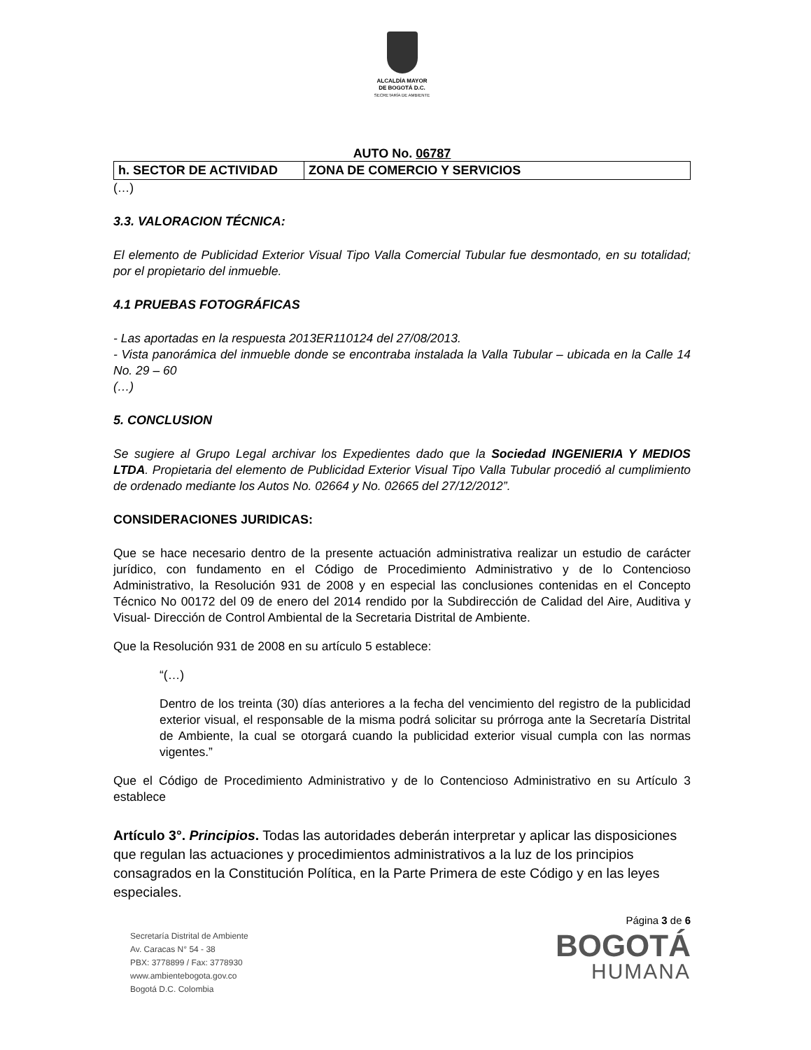ALCALDÍA MAYOR
DE BOGOTÁ D.C.
SECRETARÍA DE AMBIENTE
AUTO No. 06787
| h. SECTOR DE ACTIVIDAD | ZONA DE COMERCIO Y SERVICIOS |
(…)
3.3. VALORACION TÉCNICA:
El elemento de Publicidad Exterior Visual Tipo Valla Comercial Tubular fue desmontado, en su totalidad; por el propietario del inmueble.
4.1 PRUEBAS FOTOGRÁFICAS
- Las aportadas en la respuesta 2013ER110124 del 27/08/2013.
- Vista panorámica del inmueble donde se encontraba instalada la Valla Tubular – ubicada en la Calle 14 No. 29 – 60
(…)
5. CONCLUSION
Se sugiere al Grupo Legal archivar los Expedientes dado que la Sociedad INGENIERIA Y MEDIOS LTDA. Propietaria del elemento de Publicidad Exterior Visual Tipo Valla Tubular procedió al cumplimiento de ordenado mediante los Autos No. 02664 y No. 02665 del 27/12/2012”.
CONSIDERACIONES JURIDICAS:
Que se hace necesario dentro de la presente actuación administrativa realizar un estudio de carácter jurídico, con fundamento en el Código de Procedimiento Administrativo y de lo Contencioso Administrativo, la Resolución 931 de 2008 y en especial las conclusiones contenidas en el Concepto Técnico No 00172 del 09 de enero del 2014 rendido por la Subdirección de Calidad del Aire, Auditiva y Visual- Dirección de Control Ambiental de la Secretaria Distrital de Ambiente.
Que la Resolución 931 de 2008 en su artículo 5 establece:
“(…)
Dentro de los treinta (30) días anteriores a la fecha del vencimiento del registro de la publicidad exterior visual, el responsable de la misma podrá solicitar su prórroga ante la Secretaría Distrital de Ambiente, la cual se otorgará cuando la publicidad exterior visual cumpla con las normas vigentes.”
Que el Código de Procedimiento Administrativo y de lo Contencioso Administrativo en su Artículo 3 establece
Artículo 3°. Principios. Todas las autoridades deberán interpretar y aplicar las disposiciones que regulan las actuaciones y procedimientos administrativos a la luz de los principios consagrados en la Constitución Política, en la Parte Primera de este Código y en las leyes especiales.
Secretaría Distrital de Ambiente
Av. Caracas N° 54 - 38
PBX: 3778899 / Fax: 3778930
www.ambientebogota.gov.co
Bogotá D.C. Colombia
Página 3 de 6
BOGOTÁ
HUMANA